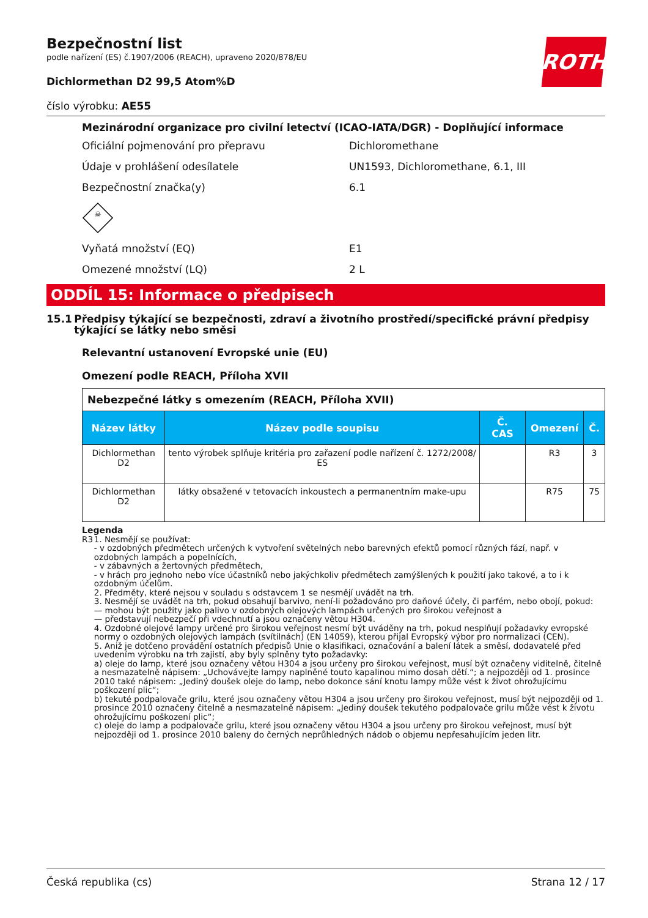ROTH
Bezpečnostní list
podle nařízení (ES) č.1907/2006 (REACH), upraveno 2020/878/EU
Dichlormethan D2 99,5 Atom%D
číslo výrobku: AE55
Mezinárodní organizace pro civilní letectví (ICAO-IATA/DGR) - Doplňující informace
Oficiální pojmenování pro přepravu Dichloromethane
Údaje v prohlášení odesílatele UN1593, Dichloromethane, 6.1, III
Bezpečnostní značka(y) 6.1
☠
Vyňatá množství (EQ) E1
Omezené množství (LQ) 2 L
ODDÍL 15: Informace o předpisech
15.1 Předpisy týkající se bezpečnosti, zdraví a životního prostředí/specifické právní předpisy týkající se látky nebo směsi
Relevantní ustanovení Evropské unie (EU)
Omezení podle REACH, Příloha XVII
| Nebezpečné látky s omezením (REACH, Příloha XVII) | | | | |
| Název látky | Název podle soupisu | Č. CAS | Omezení | Č. |
| Dichlormethan D2 | tento výrobek splňuje kritéria pro zařazení podle nařízení č. 1272/2008/ ES | | R3 | 3 |
| Dichlormethan D2 | látky obsažené v tetovacích inkoustech a permanentním make-upu | | R75 | 75 |
Legenda
R3 1. Nesmějí se používat:
- v ozdobných předmětech určených k vytvoření světelných nebo barevných efektů pomocí různých fází, např. v ozdobných lampách a popelnících,
- v zábavných a žertovných předmětech,
- v hrách pro jednoho nebo více účastníků nebo jakýchkoliv předmětech zamýšlených k použití jako takové, a to i k ozdobným účelům.
2. Předměty, které nejsou v souladu s odstavcem 1 se nesmějí uvádět na trh.
3. Nesmějí se uvádět na trh, pokud obsahují barvivo, není-li požadováno pro daňové účely, či parfém, nebo obojí, pokud:
— mohou být použity jako palivo v ozdobných olejových lampách určených pro širokou veřejnost a
— představují nebezpečí při vdechnutí a jsou označeny větou H304.
4. Ozdobné olejové lampy určené pro širokou veřejnost nesmí být uváděny na trh, pokud nesplňují požadavky evropské normy o ozdobných olejových lampách (svítilnách) (EN 14059), kterou přijal Evropský výbor pro normalizaci (CEN).
5. Aniž je dotčeno provádění ostatních předpisů Unie o klasifikaci, označování a balení látek a směsí, dodavatelé před uvedením výrobku na trh zajistí, aby byly splněny tyto požadavky:
a) oleje do lamp, které jsou označeny větou H304 a jsou určeny pro širokou veřejnost, musí být označeny viditelně, čitelně a nesmazatelně nápisem: „Uchovávejte lampy naplněné touto kapalinou mimo dosah dětí.“; a nejpozději od 1. prosince 2010 také nápisem: „Jediný doušek oleje do lamp, nebo dokonce sání knotu lampy může vést k život ohrožujícímu poškození plic“;
b) tekuté podpalovače grilu, které jsou označeny větou H304 a jsou určeny pro širokou veřejnost, musí být nejpozději od 1. prosince 2010 označeny čitelně a nesmazatelně nápisem: „Jediný doušek tekutého podpalovače grilu může vést k životu ohrožujícímu poškození plic“;
c) oleje do lamp a podpalovače grilu, které jsou označeny větou H304 a jsou určeny pro širokou veřejnost, musí být nejpozději od 1. prosince 2010 baleny do černých neprůhledných nádob o objemu nepřesahujícím jeden litr.
Česká republika (cs) Strana 12 / 17